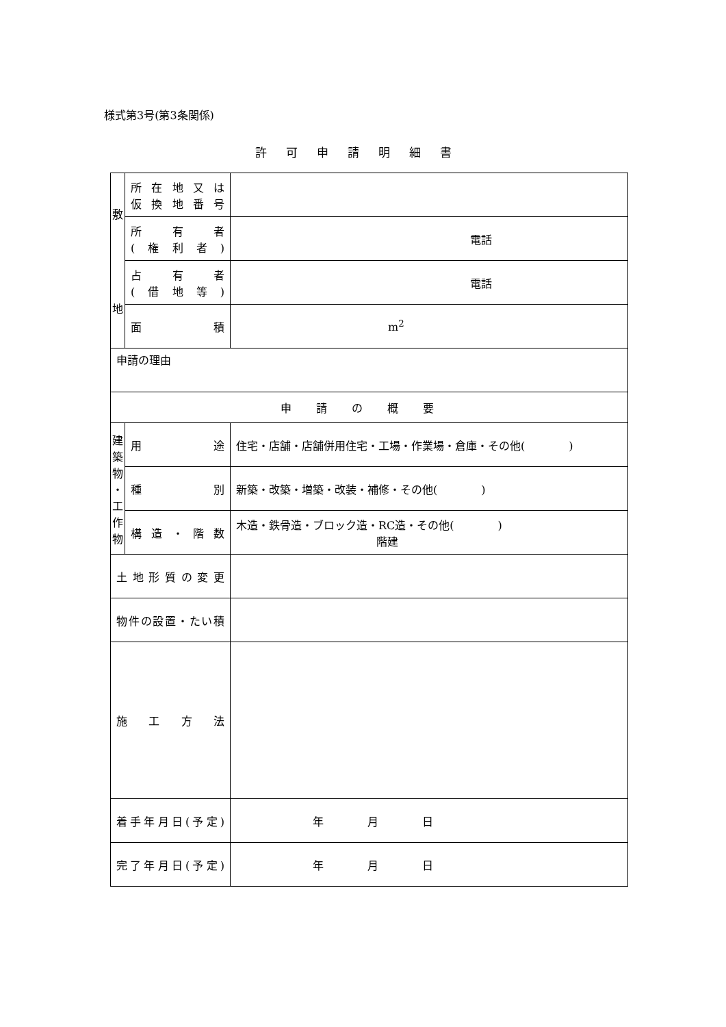様式第3号(第3条関係)
許可申請明細書
| 敷 地 | 所在地又は 仮換地番号 | |
| | 所有者 (権利者) | 電話 |
| | 占有者 (借地等) | 電話 |
| | 面積 | m<sup>2</sup> |
| 申請の理由 | | |
| 申請の概要 | | |
| 建 築 物 ・ 工 作 物 | 用途 | 住宅・店舗・店舗併用住宅・工場・作業場・倉庫・その他( ) |
| | 種別 | 新築・改築・増築・改装・補修・その他( ) |
| | 構造・階数 | 木造・鉄骨造・ブロック造・RC造・その他( ) 階建 |
| 土地形質の変更 | | |
| 物件の設置・たい積 | | |
| 施工方法 | | |
| 着手年月日(予定) | | 年 月 日 |
| 完了年月日(予定) | | 年 月 日 |